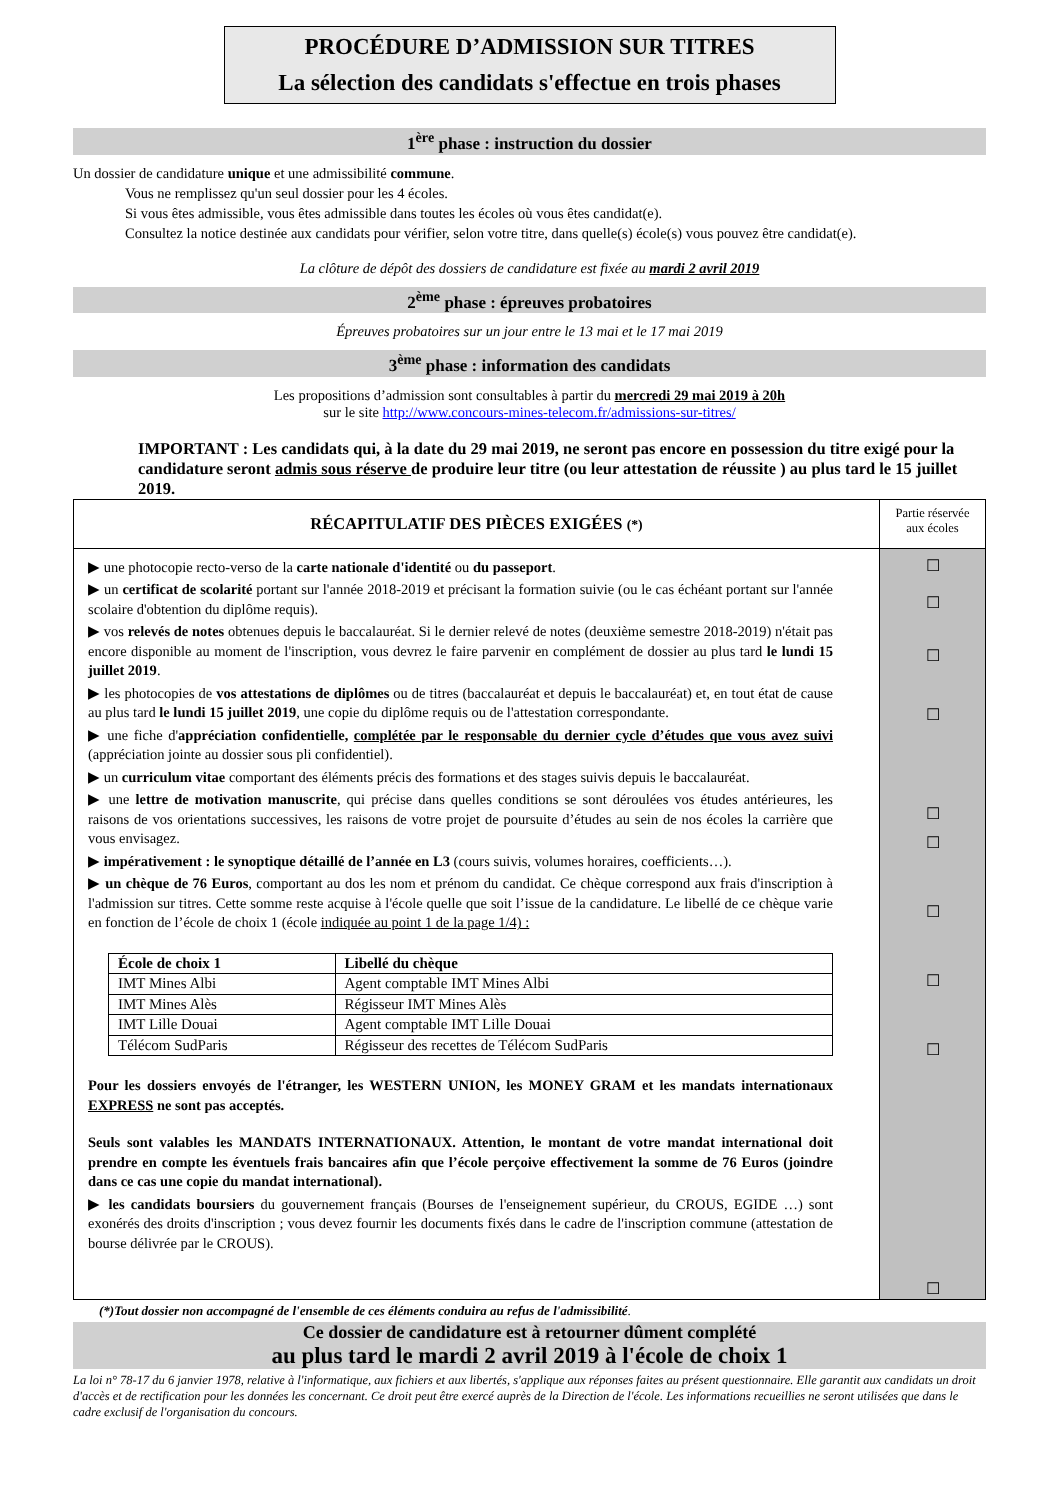PROCÉDURE D’ADMISSION SUR TITRES
La sélection des candidats s'effectue en trois phases
1<sup>ère</sup> phase : instruction du dossier
Un dossier de candidature unique et une admissibilité commune.
Vous ne remplissez qu'un seul dossier pour les 4 écoles.
Si vous êtes admissible, vous êtes admissible dans toutes les écoles où vous êtes candidat(e).
Consultez la notice destinée aux candidats pour vérifier, selon votre titre, dans quelle(s) école(s) vous pouvez être candidat(e).
La clôture de dépôt des dossiers de candidature est fixée au mardi 2 avril 2019
2<sup>ème</sup> phase : épreuves probatoires
Épreuves probatoires sur un jour entre le 13 mai et le 17 mai 2019
3<sup>ème</sup> phase : information des candidats
Les propositions d’admission sont consultables à partir du mercredi 29 mai 2019 à 20h
sur le site http://www.concours-mines-telecom.fr/admissions-sur-titres/
IMPORTANT : Les candidats qui, à la date du 29 mai 2019, ne seront pas encore en possession du titre exigé pour la candidature seront admis sous réserve de produire leur titre (ou leur attestation de réussite ) au plus tard le 15 juillet 2019.
| RÉCAPITULATIF DES PIÈCES EXIGÉES (*) | Partie réservée aux écoles |
| ▶ une photocopie recto-verso de la carte nationale d'identité ou du passeport . ▶ un certificat de scolarité portant sur l'année 2018-2019 et précisant la formation suivie (ou le cas échéant portant sur l'année scolaire d'obtention du diplôme requis). ▶ vos relevés de notes obtenues depuis le baccalauréat. Si le dernier relevé de notes (deuxième semestre 2018-2019) n'était pas encore disponible au moment de l'inscription, vous devrez le faire parvenir en complément de dossier au plus tard le lundi 15 juillet 2019 . ▶ les photocopies de vos attestations de diplômes ou de titres (baccalauréat et depuis le baccalauréat) et, en tout état de cause au plus tard le lundi 15 juillet 2019 , une copie du diplôme requis ou de l'attestation correspondante. ▶ une fiche d' appréciation confidentielle, complétée par le responsable du dernier cycle d’études que vous avez suivi (appréciation jointe au dossier sous pli confidentiel). ▶ un curriculum vitae comportant des éléments précis des formations et des stages suivis depuis le baccalauréat. ▶ une lettre de motivation manuscrite , qui précise dans quelles conditions se sont déroulées vos études antérieures, les raisons de vos orientations successives, les raisons de votre projet de poursuite d’études au sein de nos écoles la carrière que vous envisagez. ▶ impérativement : le synoptique détaillé de l’année en L3 (cours suivis, volumes horaires, coefficients…). ▶ un chèque de 76 Euros , comportant au dos les nom et prénom du candidat. Ce chèque correspond aux frais d'inscription à l'admission sur titres. Cette somme reste acquise à l'école quelle que soit l’issue de la candidature. Le libellé de ce chèque varie en fonction de l’école de choix 1 (école indiquée au point 1 de la page 1/4) : / École de choix 1 / Libellé du chèque / / --- / --- / / IMT Mines Albi / Agent comptable IMT Mines Albi / / IMT Mines Alès / Régisseur IMT Mines Alès / / IMT Lille Douai / Agent comptable IMT Lille Douai / / Télécom SudParis / Régisseur des recettes de Télécom SudParis / Pour les dossiers envoyés de l'étranger, les WESTERN UNION, les MONEY GRAM et les mandats internationaux EXPRESS ne sont pas acceptés. Seuls sont valables les MANDATS INTERNATIONAUX. Attention, le montant de votre mandat international doit prendre en compte les éventuels frais bancaires afin que l’école perçoive effectivement la somme de 76 Euros (joindre dans ce cas une copie du mandat international). ▶ les candidats boursiers du gouvernement français (Bourses de l'enseignement supérieur, du CROUS, EGIDE …) sont exonérés des droits d'inscription ; vous devez fournir les documents fixés dans le cadre de l'inscription commune (attestation de bourse délivrée par le CROUS). | ☐ ☐ ☐ ☐ ☐ ☐ ☐ ☐ ☐ ☐ |
(*)Tout dossier non accompagné de l'ensemble de ces éléments conduira au refus de l'admissibilité.
Ce dossier de candidature est à retourner dûment complété
au plus tard le mardi 2 avril 2019 à l'école de choix 1
La loi n° 78-17 du 6 janvier 1978, relative à l'informatique, aux fichiers et aux libertés, s'applique aux réponses faites au présent questionnaire. Elle garantit aux candidats un droit d'accès et de rectification pour les données les concernant. Ce droit peut être exercé auprès de la Direction de l'école. Les informations recueillies ne seront utilisées que dans le cadre exclusif de l'organisation du concours.